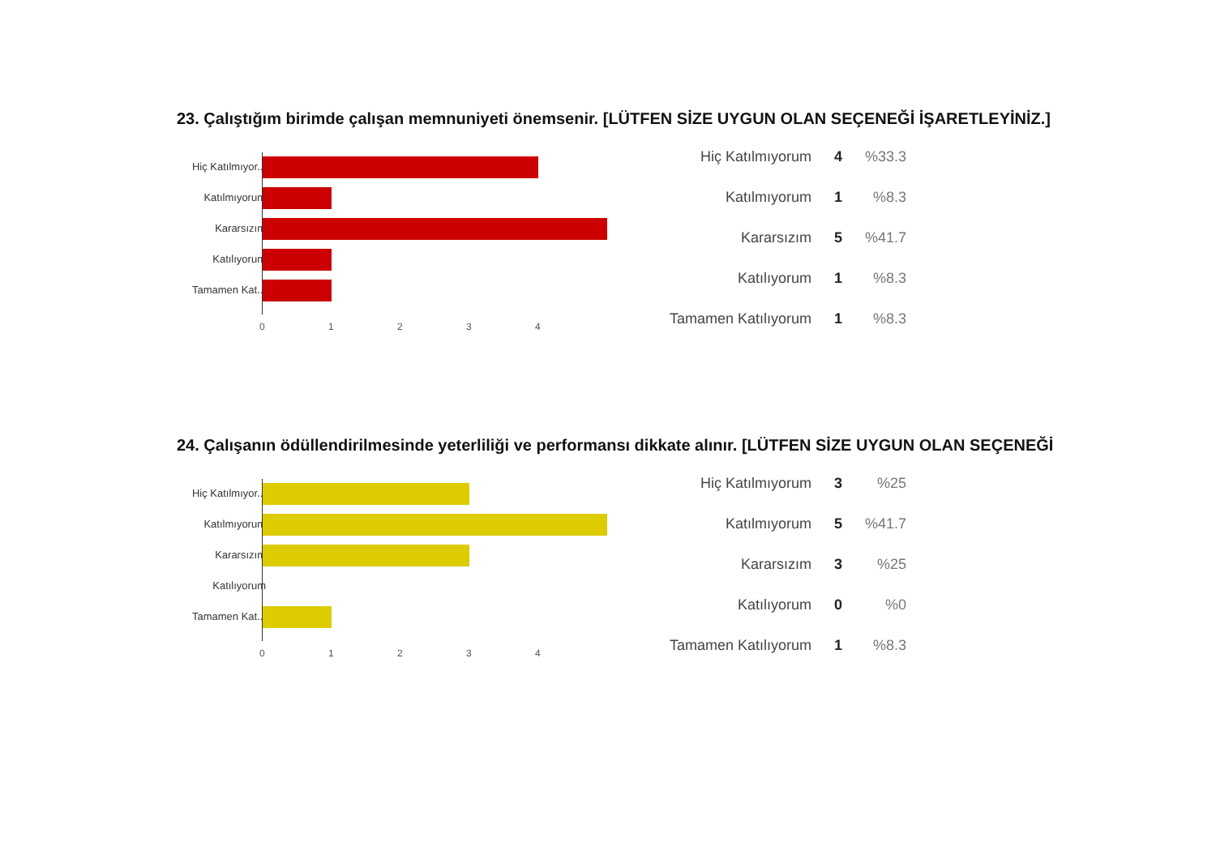23. Çalıştığım birimde çalışan memnuniyeti önemsenir. [LÜTFEN SİZE UYGUN OLAN SEÇENEĞİ İŞARETLEYİNİZ.]
Hiç Katılmıyor...
Katılmıyorum
Kararsızım
Katılıyorum
Tamamen Kat...
0 1 2 3 4
| Hiç Katılmıyorum | 4 | %33.3 |
| Katılmıyorum | 1 | %8.3 |
| Kararsızım | 5 | %41.7 |
| Katılıyorum | 1 | %8.3 |
| Tamamen Katılıyorum | 1 | %8.3 |
24. Çalışanın ödüllendirilmesinde yeterliliği ve performansı dikkate alınır. [LÜTFEN SİZE UYGUN OLAN SEÇENEĞİ
Hiç Katılmıyor...
Katılmıyorum
Kararsızım
Katılıyorum
Tamamen Kat...
0 1 2 3 4
| Hiç Katılmıyorum | 3 | %25 |
| Katılmıyorum | 5 | %41.7 |
| Kararsızım | 3 | %25 |
| Katılıyorum | 0 | %0 |
| Tamamen Katılıyorum | 1 | %8.3 |